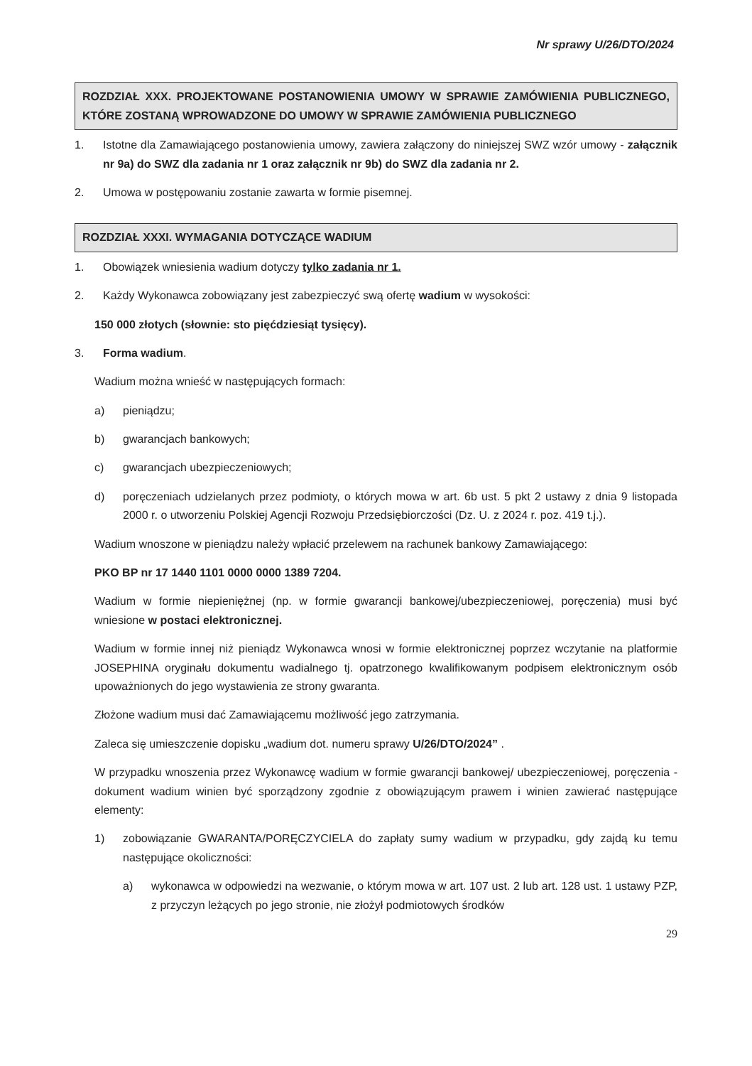Nr sprawy U/26/DTO/2024
ROZDZIAŁ XXX. PROJEKTOWANE POSTANOWIENIA UMOWY W SPRAWIE ZAMÓWIENIA PUBLICZNEGO, KTÓRE ZOSTANĄ WPROWADZONE DO UMOWY W SPRAWIE ZAMÓWIENIA PUBLICZNEGO
1. Istotne dla Zamawiającego postanowienia umowy, zawiera załączony do niniejszej SWZ wzór umowy - załącznik nr 9a) do SWZ dla zadania nr 1 oraz załącznik nr 9b) do SWZ dla zadania nr 2.
2. Umowa w postępowaniu zostanie zawarta w formie pisemnej.
ROZDZIAŁ XXXI. WYMAGANIA DOTYCZĄCE WADIUM
1. Obowiązek wniesienia wadium dotyczy tylko zadania nr 1.
2. Każdy Wykonawca zobowiązany jest zabezpieczyć swą ofertę wadium w wysokości:
150 000 złotych (słownie: sto pięćdziesiąt tysięcy).
3. Forma wadium.
Wadium można wnieść w następujących formach:
a) pieniądzu;
b) gwarancjach bankowych;
c) gwarancjach ubezpieczeniowych;
d) poręczeniach udzielanych przez podmioty, o których mowa w art. 6b ust. 5 pkt 2 ustawy z dnia 9 listopada 2000 r. o utworzeniu Polskiej Agencji Rozwoju Przedsiębiorczości (Dz. U. z 2024 r. poz. 419 t.j.).
Wadium wnoszone w pieniądzu należy wpłacić przelewem na rachunek bankowy Zamawiającego:
PKO BP nr 17 1440 1101 0000 0000 1389 7204.
Wadium w formie niepieniężnej (np. w formie gwarancji bankowej/ubezpieczeniowej, poręczenia) musi być wniesione w postaci elektronicznej.
Wadium w formie innej niż pieniądz Wykonawca wnosi w formie elektronicznej poprzez wczytanie na platformie JOSEPHINA oryginału dokumentu wadialnego tj. opatrzonego kwalifikowanym podpisem elektronicznym osób upoważnionych do jego wystawienia ze strony gwaranta.
Złożone wadium musi dać Zamawiającemu możliwość jego zatrzymania.
Zaleca się umieszczenie dopisku „wadium dot. numeru sprawy U/26/DTO/2024” .
W przypadku wnoszenia przez Wykonawcę wadium w formie gwarancji bankowej/ ubezpieczeniowej, poręczenia - dokument wadium winien być sporządzony zgodnie z obowiązującym prawem i winien zawierać następujące elementy:
1) zobowiązanie GWARANTA/PORĘCZYCIELA do zapłaty sumy wadium w przypadku, gdy zajdą ku temu następujące okoliczności:
a) wykonawca w odpowiedzi na wezwanie, o którym mowa w art. 107 ust. 2 lub art. 128 ust. 1 ustawy PZP, z przyczyn leżących po jego stronie, nie złożył podmiotowych środków
29